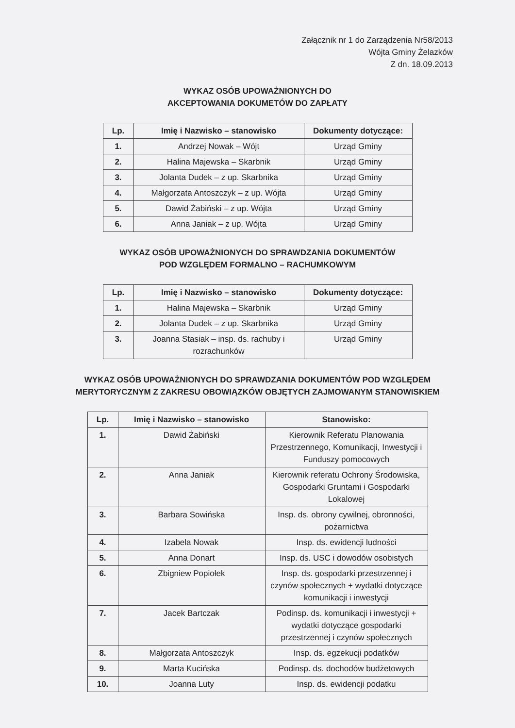Załącznik nr 1 do Zarządzenia Nr58/2013
Wójta Gminy Żelazków
Z dn. 18.09.2013
WYKAZ OSÓB UPOWAŻNIONYCH DO
AKCEPTOWANIA DOKUMETÓW DO ZAPŁATY
| Lp. | Imię i Nazwisko – stanowisko | Dokumenty dotyczące: |
| --- | --- | --- |
| 1. | Andrzej Nowak – Wójt | Urząd Gminy |
| 2. | Halina Majewska – Skarbnik | Urząd Gminy |
| 3. | Jolanta Dudek – z up. Skarbnika | Urząd Gminy |
| 4. | Małgorzata Antoszczyk – z up. Wójta | Urząd Gminy |
| 5. | Dawid Żabiński – z up. Wójta | Urząd Gminy |
| 6. | Anna Janiak – z up. Wójta | Urząd Gminy |
WYKAZ OSÓB UPOWAŻNIONYCH DO SPRAWDZANIA DOKUMENTÓW
POD WZGLĘDEM FORMALNO – RACHUMKOWYM
| Lp. | Imię i Nazwisko – stanowisko | Dokumenty dotyczące: |
| --- | --- | --- |
| 1. | Halina Majewska – Skarbnik | Urząd Gminy |
| 2. | Jolanta Dudek – z up. Skarbnika | Urząd Gminy |
| 3. | Joanna Stasiak – insp. ds. rachuby i rozrachunków | Urząd Gminy |
WYKAZ OSÓB UPOWAŻNIONYCH DO SPRAWDZANIA DOKUMENTÓW POD WZGLĘDEM
MERYTORYCZNYM Z ZAKRESU OBOWIĄZKÓW OBJĘTYCH ZAJMOWANYM STANOWISKIEM
| Lp. | Imię i Nazwisko – stanowisko | Stanowisko: |
| --- | --- | --- |
| 1. | Dawid Żabiński | Kierownik Referatu Planowania Przestrzennego, Komunikacji, Inwestycji i Funduszy pomocowych |
| 2. | Anna Janiak | Kierownik referatu Ochrony Środowiska, Gospodarki Gruntami i Gospodarki Lokalowej |
| 3. | Barbara Sowińska | Insp. ds. obrony cywilnej, obronności, pożarnictwa |
| 4. | Izabela Nowak | Insp. ds. ewidencji ludności |
| 5. | Anna Donart | Insp. ds. USC i dowodów osobistych |
| 6. | Zbigniew Popiołek | Insp. ds. gospodarki przestrzennej i czynów społecznych + wydatki dotyczące komunikacji i inwestycji |
| 7. | Jacek Bartczak | Podinsp. ds. komunikacji i inwestycji + wydatki dotyczące gospodarki przestrzennej i czynów społecznych |
| 8. | Małgorzata Antoszczyk | Insp. ds. egzekucji podatków |
| 9. | Marta Kucińska | Podinsp. ds. dochodów budżetowych |
| 10. | Joanna Luty | Insp. ds. ewidencji podatku |